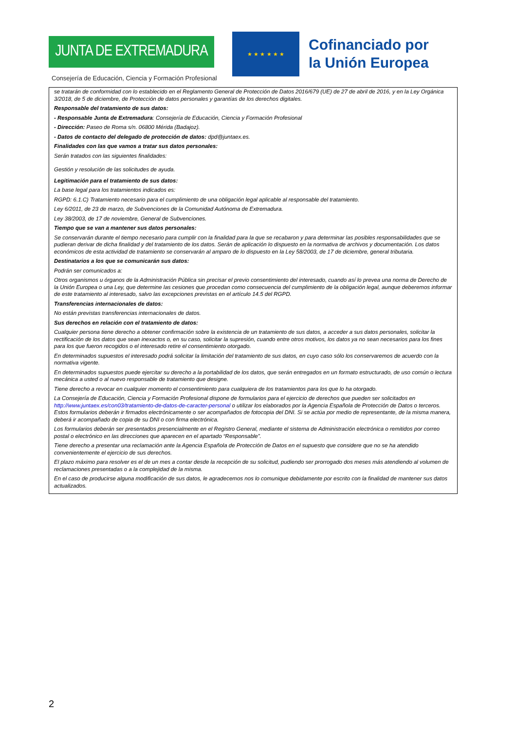JUNTA DE EXTREMADURA
Consejería de Educación, Ciencia y Formación Profesional
★ ★ ★ ★ ★ ★
Cofinanciado por
la Unión Europea
se tratarán de conformidad con lo establecido en el Reglamento General de Protección de Datos 2016/679 (UE) de 27 de abril de 2016, y en la Ley Orgánica 3/2018, de 5 de diciembre, de Protección de datos personales y garantías de los derechos digitales.
Responsable del tratamiento de sus datos:
- Responsable Junta de Extremadura: Consejería de Educación, Ciencia y Formación Profesional
- Dirección: Paseo de Roma s/n. 06800 Mérida (Badajoz).
- Datos de contacto del delegado de protección de datos: dpd@juntaex.es.
Finalidades con las que vamos a tratar sus datos personales:
Serán tratados con las siguientes finalidades:
Gestión y resolución de las solicitudes de ayuda.
Legitimación para el tratamiento de sus datos:
La base legal para los tratamientos indicados es:
RGPD: 6.1.C) Tratamiento necesario para el cumplimiento de una obligación legal aplicable al responsable del tratamiento.
Ley 6/2011, de 23 de marzo, de Subvenciones de la Comunidad Autónoma de Extremadura.
Ley 38/2003, de 17 de noviembre, General de Subvenciones.
Tiempo que se van a mantener sus datos personales:
Se conservarán durante el tiempo necesario para cumplir con la finalidad para la que se recabaron y para determinar las posibles responsabilidades que se pudieran derivar de dicha finalidad y del tratamiento de los datos. Serán de aplicación lo dispuesto en la normativa de archivos y documentación. Los datos económicos de esta actividad de tratamiento se conservarán al amparo de lo dispuesto en la Ley 58/2003, de 17 de diciembre, general tributaria.
Destinatarios a los que se comunicarán sus datos:
Podrán ser comunicados a:
Otros organismos u órganos de la Administración Pública sin precisar el previo consentimiento del interesado, cuando así lo prevea una norma de Derecho de la Unión Europea o una Ley, que determine las cesiones que procedan como consecuencia del cumplimiento de la obligación legal, aunque deberemos informar de este tratamiento al interesado, salvo las excepciones previstas en el artículo 14.5 del RGPD.
Transferencias internacionales de datos:
No están previstas transferencias internacionales de datos.
Sus derechos en relación con el tratamiento de datos:
Cualquier persona tiene derecho a obtener confirmación sobre la existencia de un tratamiento de sus datos, a acceder a sus datos personales, solicitar la rectificación de los datos que sean inexactos o, en su caso, solicitar la supresión, cuando entre otros motivos, los datos ya no sean necesarios para los fines para los que fueron recogidos o el interesado retire el consentimiento otorgado.
En determinados supuestos el interesado podrá solicitar la limitación del tratamiento de sus datos, en cuyo caso sólo los conservaremos de acuerdo con la normativa vigente.
En determinados supuestos puede ejercitar su derecho a la portabilidad de los datos, que serán entregados en un formato estructurado, de uso común o lectura mecánica a usted o al nuevo responsable de tratamiento que designe.
Tiene derecho a revocar en cualquier momento el consentimiento para cualquiera de los tratamientos para los que lo ha otorgado.
La Consejería de Educación, Ciencia y Formación Profesional dispone de formularios para el ejercicio de derechos que pueden ser solicitados en http://www.juntaex.es/con03/tratamiento-de-datos-de-caracter-personal o utilizar los elaborados por la Agencia Española de Protección de Datos o terceros. Estos formularios deberán ir firmados electrónicamente o ser acompañados de fotocopia del DNI. Si se actúa por medio de representante, de la misma manera, deberá ir acompañado de copia de su DNI o con firma electrónica.
Los formularios deberán ser presentados presencialmente en el Registro General, mediante el sistema de Administración electrónica o remitidos por correo postal o electrónico en las direcciones que aparecen en el apartado “Responsable”.
Tiene derecho a presentar una reclamación ante la Agencia Española de Protección de Datos en el supuesto que considere que no se ha atendido convenientemente el ejercicio de sus derechos.
El plazo máximo para resolver es el de un mes a contar desde la recepción de su solicitud, pudiendo ser prorrogado dos meses más atendiendo al volumen de reclamaciones presentadas o a la complejidad de la misma.
En el caso de producirse alguna modificación de sus datos, le agradecemos nos lo comunique debidamente por escrito con la finalidad de mantener sus datos actualizados.
2